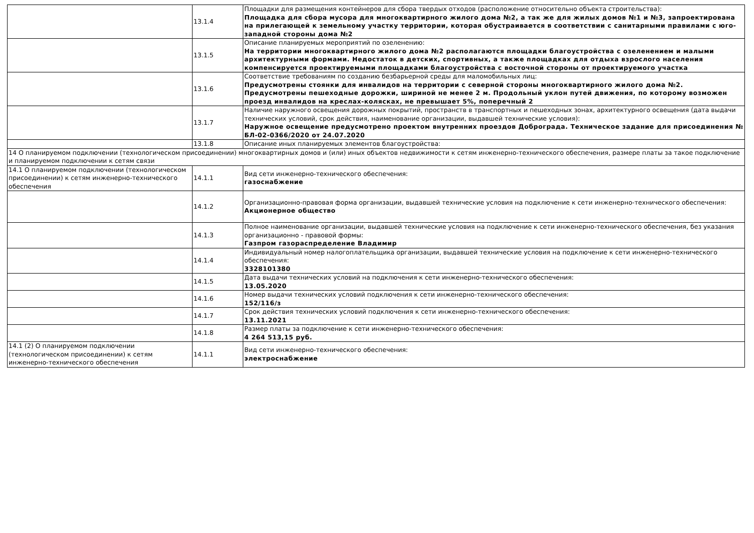| | 13.1.4 | Площадки для размещения контейнеров для сбора твердых отходов (расположение относительно объекта строительства): Площадка для сбора мусора для многоквартирного жилого дома №2, а так же для жилых домов №1 и №3, запроектирована на прилегающей к земельному участку территории, которая обустраивается в соответствии с санитарными правилами с юго-западной стороны дома №2 |
| | 13.1.5 | Описание планируемых мероприятий по озеленению: На территории многоквартирного жилого дома №2 располагаются площадки благоустройства с озеленением и малыми архитектурными формами. Недостаток в детских, спортивных, а также площадках для отдыха взрослого населения компенсируется проектируемыми площадками благоустройства с восточной стороны от проектируемого участка |
| | 13.1.6 | Соответствие требованиям по созданию безбарьерной среды для маломобильных лиц: Предусмотрены стоянки для инвалидов на территории с северной стороны многоквартирного жилого дома №2. Предусмотрены пешеходные дорожки, шириной не менее 2 м. Продольный уклон путей движения, по которому возможен проезд инвалидов на креслах-колясках, не превышает 5%, поперечный 2 |
| | 13.1.7 | Наличие наружного освещения дорожных покрытий, пространств в транспортных и пешеходных зонах, архитектурного освещения (дата выдачи технических условий, срок действия, наименование организации, выдавшей технические условия): Наружное освещение предусмотрено проектом внутренних проездов Доброграда. Техническое задание для присоединения № БЛ-02-0366/2020 от 24.07.2020 |
| | 13.1.8 | Описание иных планируемых элементов благоустройства: |
| 14 О планируемом подключении (технологическом присоединении) многоквартирных домов и (или) иных объектов недвижимости к сетям инженерно-технического обеспечения, размере платы за такое подключение и планируемом подключении к сетям связи | | |
| 14.1 О планируемом подключении (технологическом присоединении) к сетям инженерно-технического обеспечения | 14.1.1 | Вид сети инженерно-технического обеспечения: газоснабжение |
| | 14.1.2 | Организационно-правовая форма организации, выдавшей технические условия на подключение к сети инженерно-технического обеспечения: Акционерное общество |
| | 14.1.3 | Полное наименование организации, выдавшей технические условия на подключение к сети инженерно-технического обеспечения, без указания организационно - правовой формы: Газпром газораспределение Владимир |
| | 14.1.4 | Индивидуальный номер налогоплательщика организации, выдавшей технические условия на подключение к сети инженерно-технического обеспечения: 3328101380 |
| | 14.1.5 | Дата выдачи технических условий на подключения к сети инженерно-технического обеспечения: 13.05.2020 |
| | 14.1.6 | Номер выдачи технических условий подключения к сети инженерно-технического обеспечения: 152/116/з |
| | 14.1.7 | Срок действия технических условий подключения к сети инженерно-технического обеспечения: 13.11.2021 |
| | 14.1.8 | Размер платы за подключение к сети инженерно-технического обеспечения: 4 264 513,15 руб. |
| 14.1 (2) О планируемом подключении (технологическом присоединении) к сетям инженерно-технического обеспечения | 14.1.1 | Вид сети инженерно-технического обеспечения: электроснабжение |